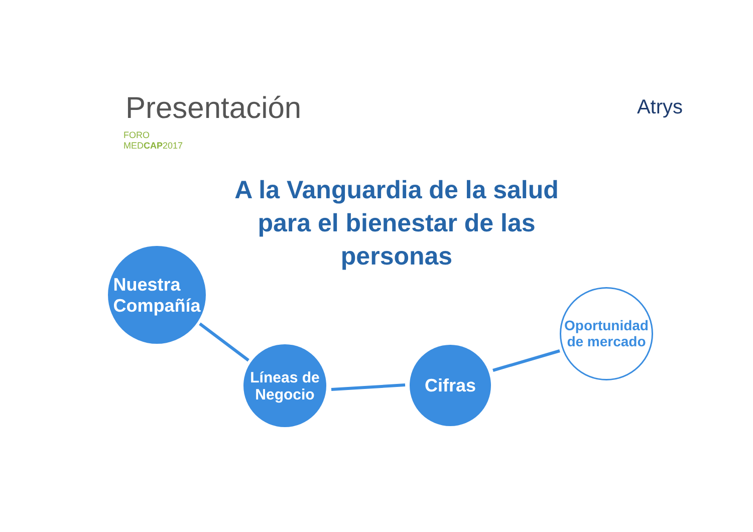Presentación
Atrys
FORO
MEDCAP2017
A la Vanguardia de la salud para el bienestar de las personas
Nuestra
Compañía
Líneas de Negocio
Cifras
Oportunidad de mercado